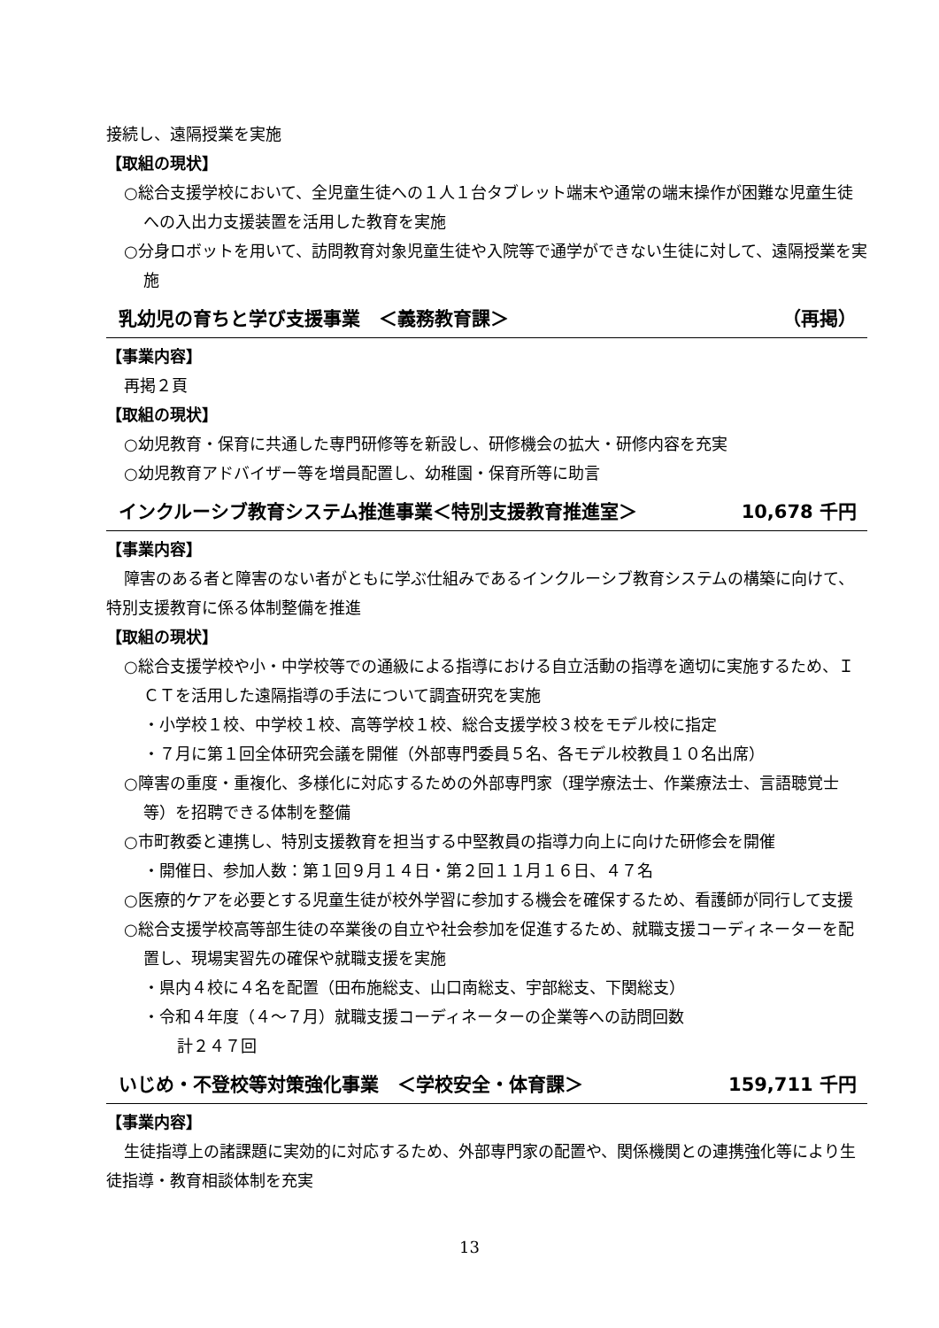接続し、遠隔授業を実施
【取組の現状】
○総合支援学校において、全児童生徒への１人１台タブレット端末や通常の端末操作が困難な児童生徒への入出力支援装置を活用した教育を実施
○分身ロボットを用いて、訪問教育対象児童生徒や入院等で通学ができない生徒に対して、遠隔授業を実施
乳幼児の育ちと学び支援事業　＜義務教育課＞ （再掲）
【事業内容】
再掲２頁
【取組の現状】
○幼児教育・保育に共通した専門研修等を新設し、研修機会の拡大・研修内容を充実
○幼児教育アドバイザー等を増員配置し、幼稚園・保育所等に助言
インクルーシブ教育システム推進事業＜特別支援教育推進室＞ 10,678 千円
【事業内容】
障害のある者と障害のない者がともに学ぶ仕組みであるインクルーシブ教育システムの構築に向けて、特別支援教育に係る体制整備を推進
【取組の現状】
○総合支援学校や小・中学校等での通級による指導における自立活動の指導を適切に実施するため、ＩＣＴを活用した遠隔指導の手法について調査研究を実施
・小学校１校、中学校１校、高等学校１校、総合支援学校３校をモデル校に指定
・７月に第１回全体研究会議を開催（外部専門委員５名、各モデル校教員１０名出席）
○障害の重度・重複化、多様化に対応するための外部専門家（理学療法士、作業療法士、言語聴覚士等）を招聘できる体制を整備
○市町教委と連携し、特別支援教育を担当する中堅教員の指導力向上に向けた研修会を開催
・開催日、参加人数：第１回９月１４日・第２回１１月１６日、４７名
○医療的ケアを必要とする児童生徒が校外学習に参加する機会を確保するため、看護師が同行して支援
○総合支援学校高等部生徒の卒業後の自立や社会参加を促進するため、就職支援コーディネーターを配置し、現場実習先の確保や就職支援を実施
・県内４校に４名を配置（田布施総支、山口南総支、宇部総支、下関総支）
・令和４年度（４～７月）就職支援コーディネーターの企業等への訪問回数
　計２４７回
いじめ・不登校等対策強化事業　＜学校安全・体育課＞ 159,711 千円
【事業内容】
生徒指導上の諸課題に実効的に対応するため、外部専門家の配置や、関係機関との連携強化等により生徒指導・教育相談体制を充実
13